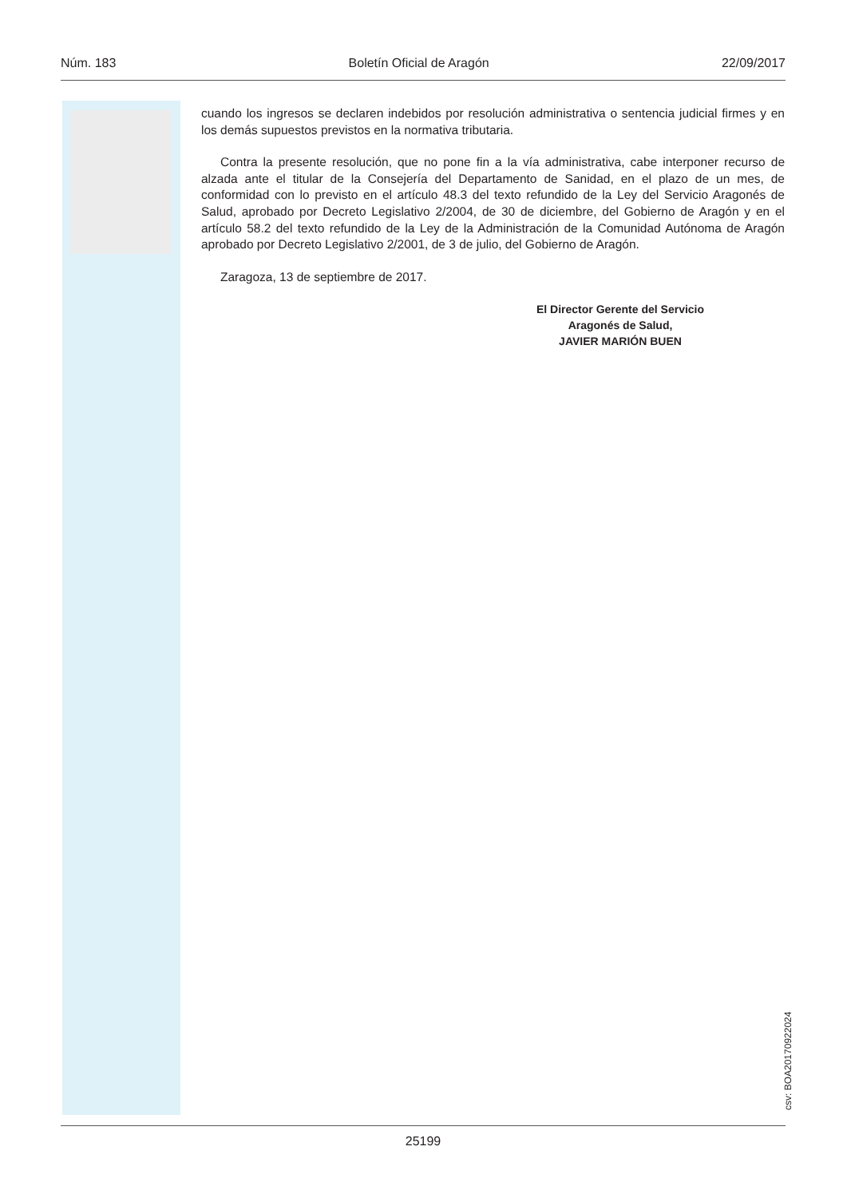Núm. 183 Boletín Oficial de Aragón 22/09/2017
cuando los ingresos se declaren indebidos por resolución administrativa o sentencia judicial firmes y en los demás supuestos previstos en la normativa tributaria.
Contra la presente resolución, que no pone fin a la vía administrativa, cabe interponer recurso de alzada ante el titular de la Consejería del Departamento de Sanidad, en el plazo de un mes, de conformidad con lo previsto en el artículo 48.3 del texto refundido de la Ley del Servicio Aragonés de Salud, aprobado por Decreto Legislativo 2/2004, de 30 de diciembre, del Gobierno de Aragón y en el artículo 58.2 del texto refundido de la Ley de la Administración de la Comunidad Autónoma de Aragón aprobado por Decreto Legislativo 2/2001, de 3 de julio, del Gobierno de Aragón.
Zaragoza, 13 de septiembre de 2017.
El Director Gerente del Servicio
Aragonés de Salud,
JAVIER MARIÓN BUEN
csv: BOA20170922024
25199